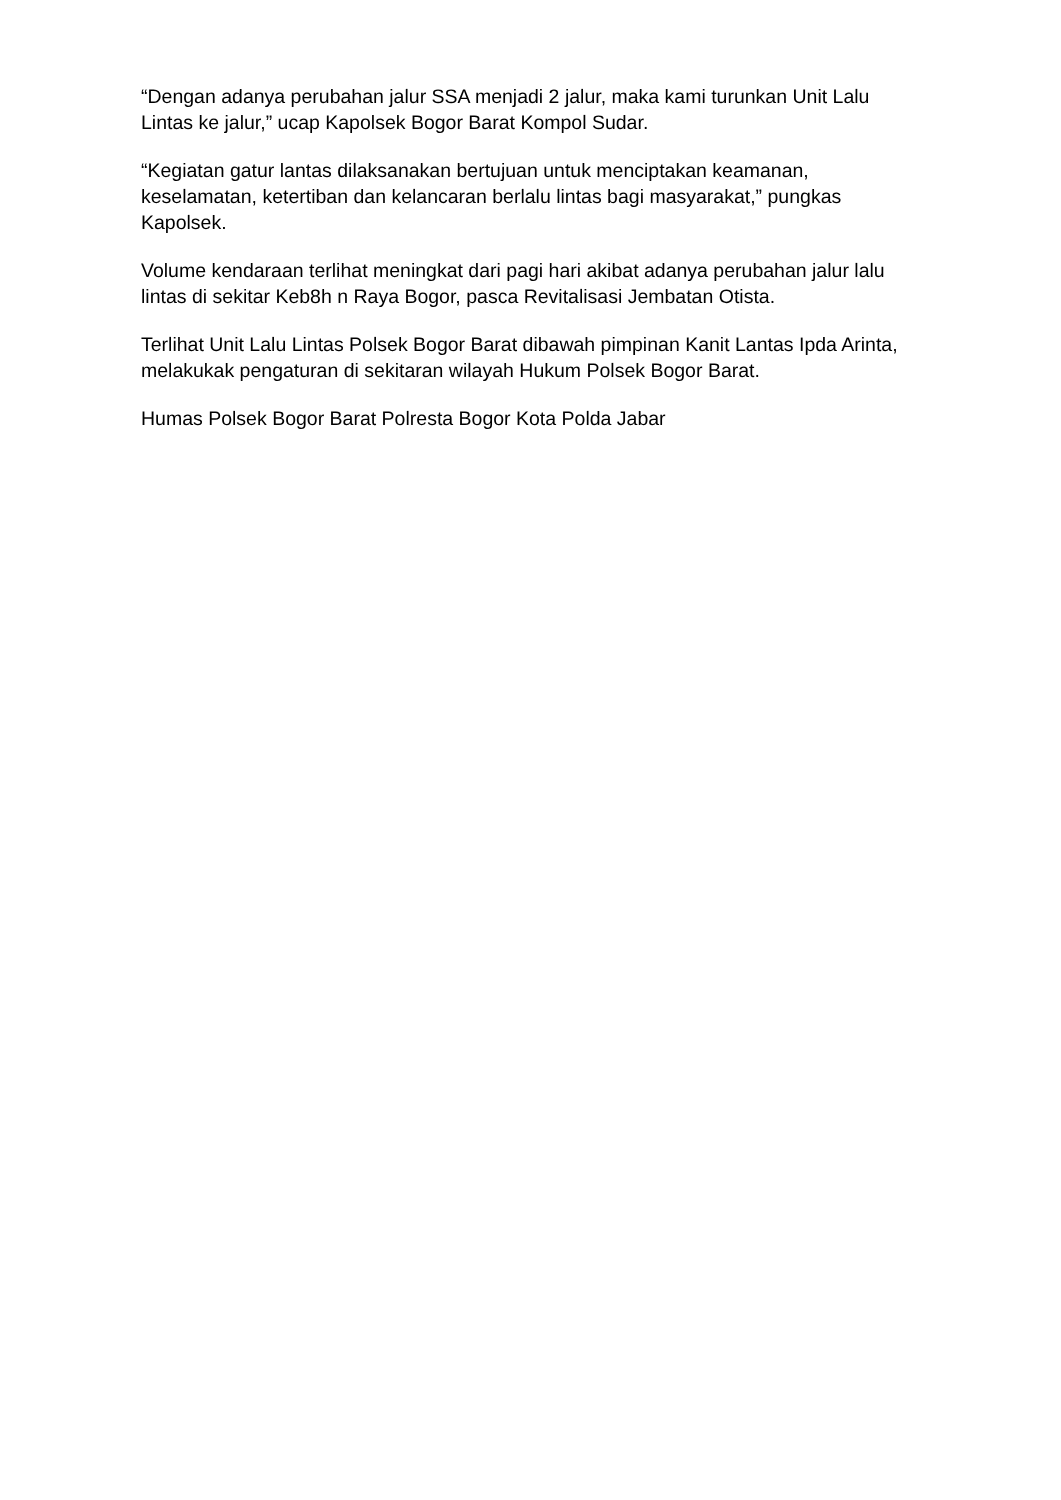“Dengan adanya perubahan jalur SSA menjadi 2 jalur, maka kami turunkan Unit Lalu Lintas ke jalur,” ucap Kapolsek Bogor Barat Kompol Sudar.
“Kegiatan gatur lantas dilaksanakan bertujuan untuk menciptakan keamanan, keselamatan, ketertiban dan kelancaran berlalu lintas bagi masyarakat,” pungkas Kapolsek.
Volume kendaraan terlihat meningkat dari pagi hari akibat adanya perubahan jalur lalu lintas di sekitar Keb8h n Raya Bogor, pasca Revitalisasi Jembatan Otista.
Terlihat Unit Lalu Lintas Polsek Bogor Barat dibawah pimpinan Kanit Lantas Ipda Arinta, melakukak pengaturan di sekitaran wilayah Hukum Polsek Bogor Barat.
Humas Polsek Bogor Barat Polresta Bogor Kota Polda Jabar